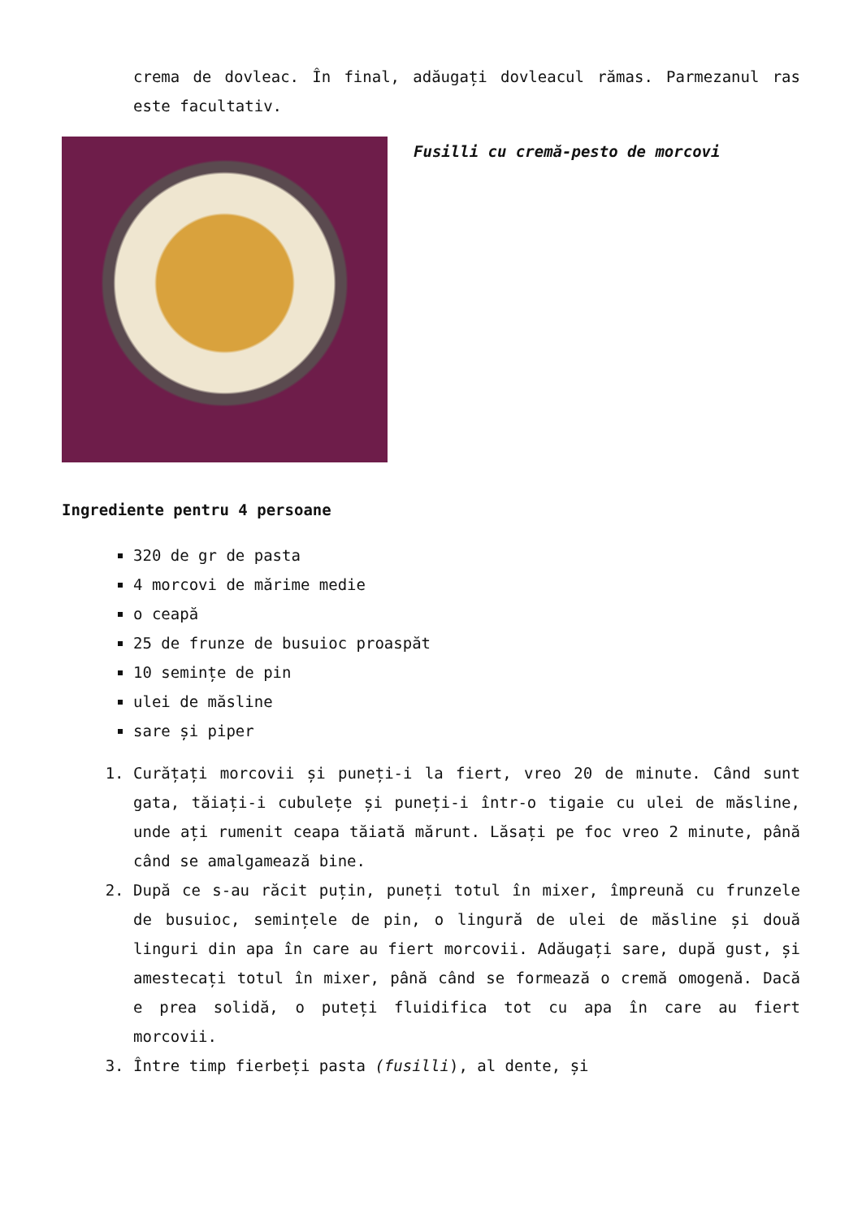crema de dovleac. În final, adăugați dovleacul rămas. Parmezanul ras este facultativ.
Fusilli cu cremă-pesto de morcovi
Ingrediente pentru 4 persoane
320 de gr de pasta
4 morcovi de mărime medie
o ceapă
25 de frunze de busuioc proaspăt
10 semințe de pin
ulei de măsline
sare și piper
1. Curățați morcovii și puneți-i la fiert, vreo 20 de minute. Când sunt gata, tăiați-i cubulețe și puneți-i într-o tigaie cu ulei de măsline, unde ați rumenit ceapa tăiată mărunt. Lăsați pe foc vreo 2 minute, până când se amalgamează bine.
2. După ce s-au răcit puțin, puneți totul în mixer, împreună cu frunzele de busuioc, semințele de pin, o lingură de ulei de măsline și două linguri din apa în care au fiert morcovii. Adăugați sare, după gust, și amestecați totul în mixer, până când se formează o cremă omogenă. Dacă e prea solidă, o puteți fluidifica tot cu apa în care au fiert morcovii.
3. Între timp fierbeți pasta (fusilli), al dente, și